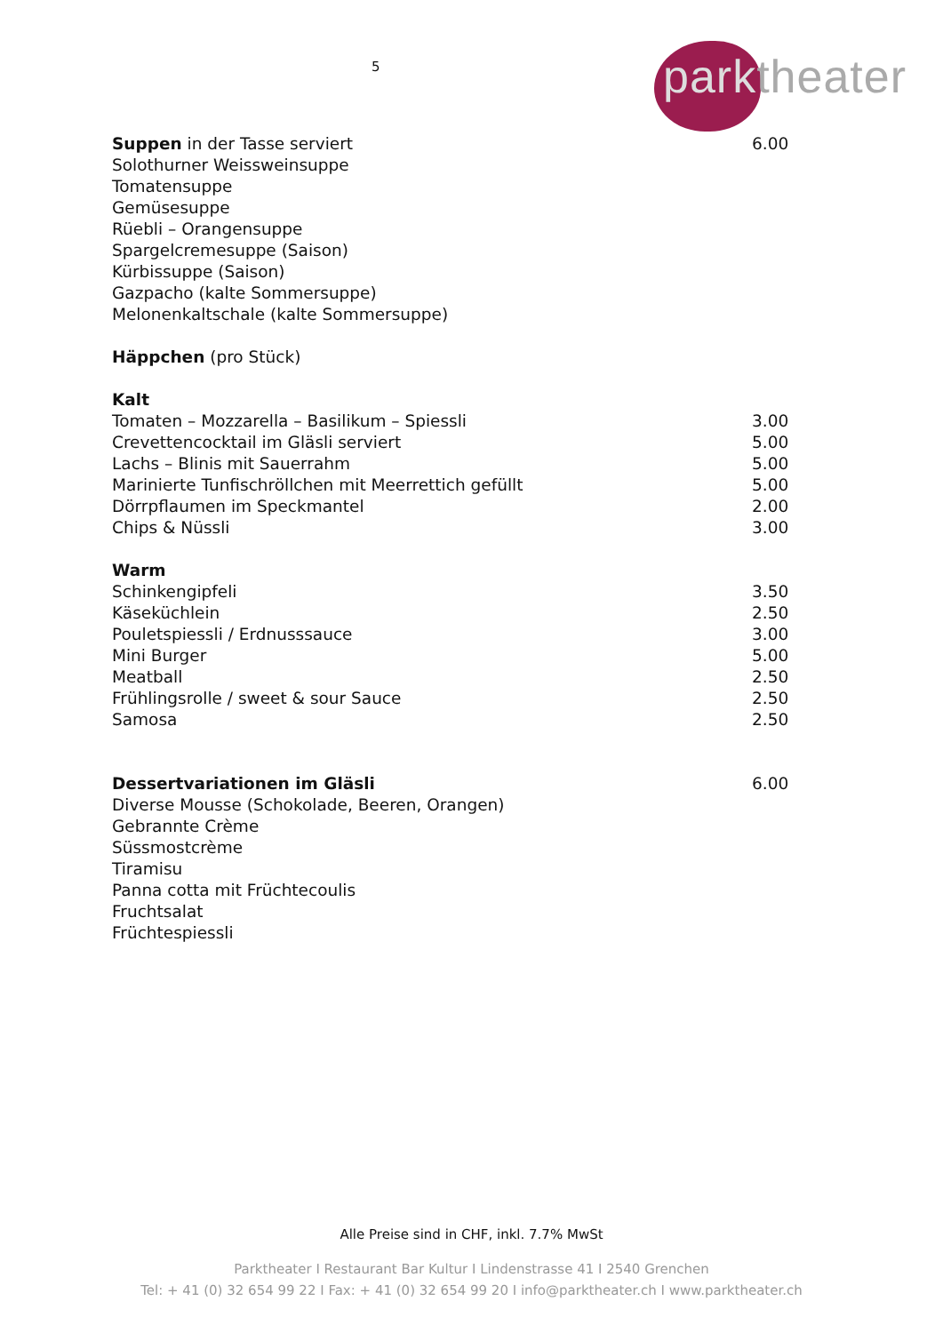5
parktheater
Suppen in der Tasse serviert 6.00
Solothurner Weissweinsuppe
Tomatensuppe
Gemüsesuppe
Rüebli – Orangensuppe
Spargelcremesuppe (Saison)
Kürbissuppe (Saison)
Gazpacho (kalte Sommersuppe)
Melonenkaltschale (kalte Sommersuppe)
Häppchen (pro Stück)
Kalt
Tomaten – Mozzarella – Basilikum – Spiessli 3.00
Crevettencocktail im Gläsli serviert 5.00
Lachs – Blinis mit Sauerrahm 5.00
Marinierte Tunfischröllchen mit Meerrettich gefüllt 5.00
Dörrpflaumen im Speckmantel 2.00
Chips & Nüssli 3.00
Warm
Schinkengipfeli 3.50
Käseküchlein 2.50
Pouletspiessli / Erdnusssauce 3.00
Mini Burger 5.00
Meatball 2.50
Frühlingsrolle / sweet & sour Sauce 2.50
Samosa 2.50
Dessertvariationen im Gläsli 6.00
Diverse Mousse (Schokolade, Beeren, Orangen)
Gebrannte Crème
Süssmostcrème
Tiramisu
Panna cotta mit Früchtecoulis
Fruchtsalat
Früchtespiessli
Alle Preise sind in CHF, inkl. 7.7% MwSt
Parktheater I Restaurant Bar Kultur I Lindenstrasse 41 I 2540 Grenchen
Tel: + 41 (0) 32 654 99 22 I Fax: + 41 (0) 32 654 99 20 I info@parktheater.ch I www.parktheater.ch